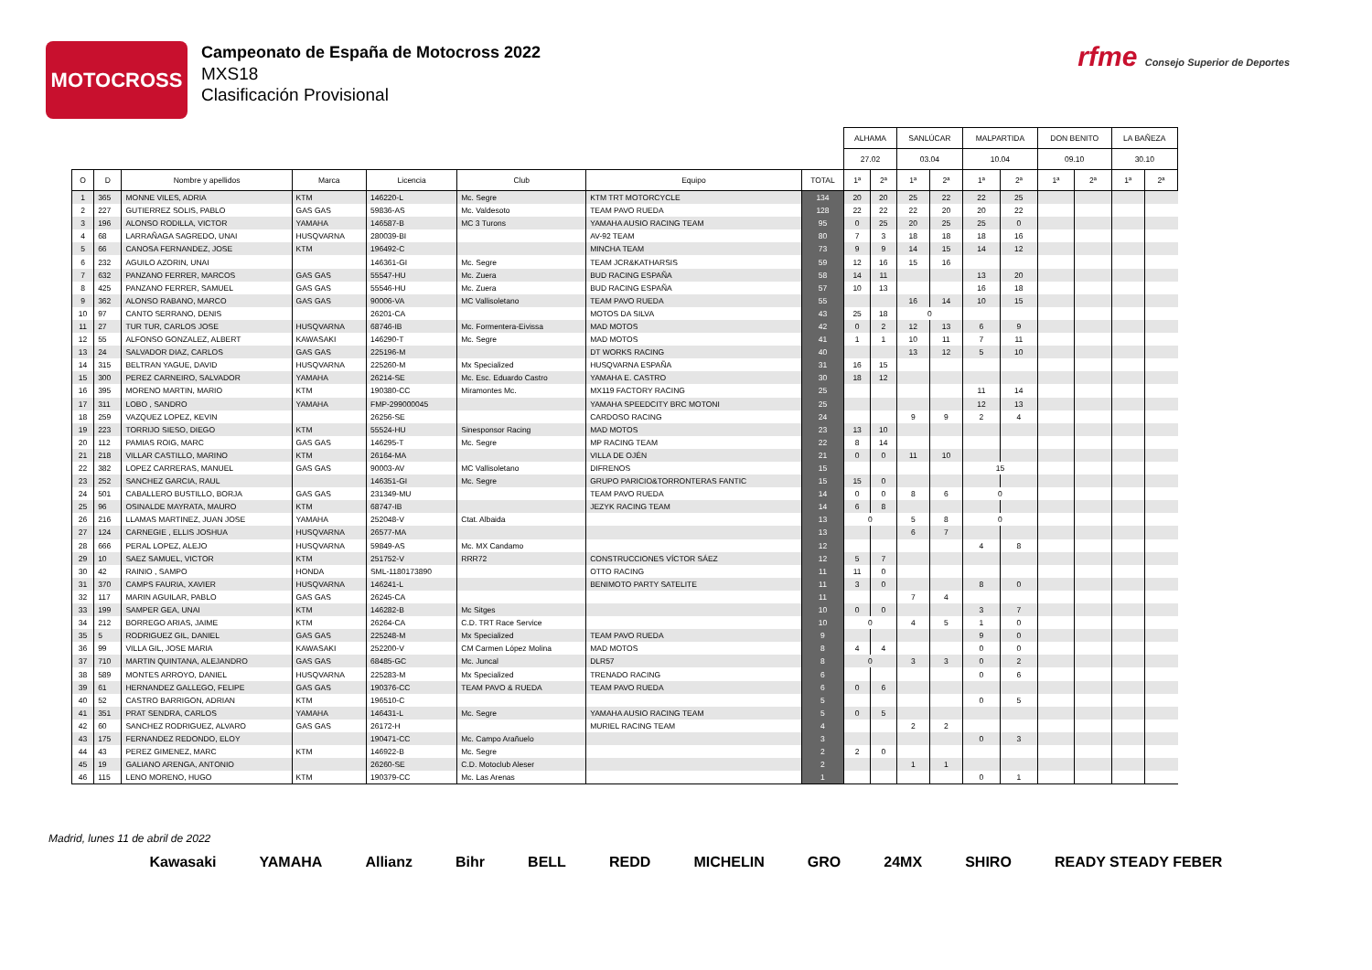MOTOCROSS
Campeonato de España de Motocross 2022
MXS18
Clasificación Provisional
rfme Consejo Superior de Deportes
| | | | | | | | | ALHAMA | | SANLÚCAR | | MALPARTIDA | | DON BENITO | | LA BAÑEZA | |
| --- | --- | --- | --- | --- | --- | --- | --- | --- | --- | --- | --- | --- | --- | --- | --- | --- | --- |
| | | | | | | | | 27.02 | | 03.04 | | 10.04 | | 09.10 | | 30.10 | |
| O | D | Nombre y apellidos | Marca | Licencia | Club | Equipo | TOTAL | 1ª | 2ª | 1ª | 2ª | 1ª | 2ª | 1ª | 2ª | 1ª | 2ª |
| 1 | 365 | MONNE VILES, ADRIA | KTM | 146220-L | Mc. Segre | KTM TRT MOTORCYCLE | 134 | 20 | 20 | 25 | 22 | 22 | 25 | | | | |
| 2 | 227 | GUTIERREZ SOLIS, PABLO | GAS GAS | 59836-AS | Mc. Valdesoto | TEAM PAVO RUEDA | 128 | 22 | 22 | 22 | 20 | 20 | 22 | | | | |
| 3 | 196 | ALONSO RODILLA, VICTOR | YAMAHA | 146587-B | MC 3 Turons | YAMAHA AUSIO RACING TEAM | 95 | 0 | 25 | 20 | 25 | 25 | 0 | | | | |
| 4 | 68 | LARRAÑAGA SAGREDO, UNAI | HUSQVARNA | 280039-BI | | AV-92 TEAM | 80 | 7 | 3 | 18 | 18 | 18 | 16 | | | | |
| 5 | 66 | CANOSA FERNANDEZ, JOSE | KTM | 196492-C | | MINCHA TEAM | 73 | 9 | 9 | 14 | 15 | 14 | 12 | | | | |
| 6 | 232 | AGUILO AZORIN, UNAI | | 146361-GI | Mc. Segre | TEAM JCR&KATHARSIS | 59 | 12 | 16 | 15 | 16 | | | | | | |
| 7 | 632 | PANZANO FERRER, MARCOS | GAS GAS | 55547-HU | Mc. Zuera | BUD RACING ESPAÑA | 58 | 14 | 11 | | | 13 | 20 | | | | |
| 8 | 425 | PANZANO FERRER, SAMUEL | GAS GAS | 55546-HU | Mc. Zuera | BUD RACING ESPAÑA | 57 | 10 | 13 | | | 16 | 18 | | | | |
| 9 | 362 | ALONSO RABANO, MARCO | GAS GAS | 90006-VA | MC Vallisoletano | TEAM PAVO RUEDA | 55 | | | 16 | 14 | 10 | 15 | | | | |
| 10 | 97 | CANTO SERRANO, DENIS | | 26201-CA | | MOTOS DA SILVA | 43 | 25 | 18 | 0 | | | | | | | |
| 11 | 27 | TUR TUR, CARLOS JOSE | HUSQVARNA | 68746-IB | Mc. Formentera-Eivissa | MAD MOTOS | 42 | 0 | 2 | 12 | 13 | 6 | 9 | | | | |
| 12 | 55 | ALFONSO GONZALEZ, ALBERT | KAWASAKI | 146290-T | Mc. Segre | MAD MOTOS | 41 | 1 | 1 | 10 | 11 | 7 | 11 | | | | |
| 13 | 24 | SALVADOR DIAZ, CARLOS | GAS GAS | 225196-M | | DT WORKS RACING | 40 | | | 13 | 12 | 5 | 10 | | | | |
| 14 | 315 | BELTRAN YAGUE, DAVID | HUSQVARNA | 225260-M | Mx Specialized | HUSQVARNA ESPAÑA | 31 | 16 | 15 | | | | | | | | |
| 15 | 300 | PEREZ CARNEIRO, SALVADOR | YAMAHA | 26214-SE | Mc. Esc. Eduardo Castro | YAMAHA E. CASTRO | 30 | 18 | 12 | | | | | | | | |
| 16 | 395 | MORENO MARTIN, MARIO | KTM | 190380-CC | Miramontes Mc. | MX119 FACTORY RACING | 25 | | | | | 11 | 14 | | | | |
| 17 | 311 | LOBO , SANDRO | YAMAHA | FMP-299000045 | | YAMAHA SPEEDCITY BRC MOTONI | 25 | | | | | 12 | 13 | | | | |
| 18 | 259 | VAZQUEZ LOPEZ, KEVIN | | 26256-SE | | CARDOSO RACING | 24 | | | 9 | 9 | 2 | 4 | | | | |
| 19 | 223 | TORRIJO SIESO, DIEGO | KTM | 55524-HU | Sinesponsor Racing | MAD MOTOS | 23 | 13 | 10 | | | | | | | | |
| 20 | 112 | PAMIAS ROIG, MARC | GAS GAS | 146295-T | Mc. Segre | MP RACING TEAM | 22 | 8 | 14 | | | | | | | | |
| 21 | 218 | VILLAR CASTILLO, MARINO | KTM | 26164-MA | | VILLA DE OJÉN | 21 | 0 | 0 | 11 | 10 | | | | | | |
| 22 | 382 | LOPEZ CARRERAS, MANUEL | GAS GAS | 90003-AV | MC Vallisoletano | DIFRENOS | 15 | | | | | 15 | | | | | |
| 23 | 252 | SANCHEZ GARCIA, RAUL | | 146351-GI | Mc. Segre | GRUPO PARICIO&TORRONTERAS FANTIC | 15 | 15 | 0 | | | | | | | | |
| 24 | 501 | CABALLERO BUSTILLO, BORJA | GAS GAS | 231349-MU | | TEAM PAVO RUEDA | 14 | 0 | 0 | 8 | 6 | 0 | | | | | |
| 25 | 96 | OSINALDE MAYRATA, MAURO | KTM | 68747-IB | | JEZYK RACING TEAM | 14 | 6 | 8 | | | | | | | | |
| 26 | 216 | LLAMAS MARTINEZ, JUAN JOSE | YAMAHA | 252048-V | Ctat. Albaida | | 13 | 0 | | 5 | 8 | 0 | | | | | |
| 27 | 124 | CARNEGIE , ELLIS JOSHUA | HUSQVARNA | 26577-MA | | | 13 | | | 6 | 7 | | | | | | |
| 28 | 666 | PERAL LOPEZ, ALEJO | HUSQVARNA | 59849-AS | Mc. MX Candamo | | 12 | | | | | 4 | 8 | | | | |
| 29 | 10 | SAEZ SAMUEL, VICTOR | KTM | 251752-V | RRR72 | CONSTRUCCIONES VÍCTOR SÁEZ | 12 | 5 | 7 | | | | | | | | |
| 30 | 42 | RAINIO , SAMPO | HONDA | SML-1180173890 | | OTTO RACING | 11 | 11 | 0 | | | | | | | | |
| 31 | 370 | CAMPS FAURIA, XAVIER | HUSQVARNA | 146241-L | | BENIMOTO PARTY SATELITE | 11 | 3 | 0 | | | 8 | 0 | | | | |
| 32 | 117 | MARIN AGUILAR, PABLO | GAS GAS | 26245-CA | | | 11 | | | 7 | 4 | | | | | | |
| 33 | 199 | SAMPER GEA, UNAI | KTM | 146282-B | Mc Sitges | | 10 | 0 | 0 | | | 3 | 7 | | | | |
| 34 | 212 | BORREGO ARIAS, JAIME | KTM | 26264-CA | C.D. TRT Race Service | | 10 | 0 | | 4 | 5 | 1 | 0 | | | | |
| 35 | 5 | RODRIGUEZ GIL, DANIEL | GAS GAS | 225248-M | Mx Specialized | TEAM PAVO RUEDA | 9 | | | | | 9 | 0 | | | | |
| 36 | 99 | VILLA GIL, JOSE MARIA | KAWASAKI | 252200-V | CM Carmen López Molina | MAD MOTOS | 8 | 4 | 4 | | | 0 | 0 | | | | |
| 37 | 710 | MARTIN QUINTANA, ALEJANDRO | GAS GAS | 68485-GC | Mc. Juncal | DLR57 | 8 | 0 | | 3 | 3 | 0 | 2 | | | | |
| 38 | 589 | MONTES ARROYO, DANIEL | HUSQVARNA | 225283-M | Mx Specialized | TRENADO RACING | 6 | | | | | 0 | 6 | | | | |
| 39 | 61 | HERNANDEZ GALLEGO, FELIPE | GAS GAS | 190376-CC | TEAM PAVO & RUEDA | TEAM PAVO RUEDA | 6 | 0 | 6 | | | | | | | | |
| 40 | 52 | CASTRO BARRIGON, ADRIAN | KTM | 196510-C | | | 5 | | | | | 0 | 5 | | | | |
| 41 | 351 | PRAT SENDRA, CARLOS | YAMAHA | 146431-L | Mc. Segre | YAMAHA AUSIO RACING TEAM | 5 | 0 | 5 | | | | | | | | |
| 42 | 60 | SANCHEZ RODRIGUEZ, ALVARO | GAS GAS | 26172-H | | MURIEL RACING TEAM | 4 | | | 2 | 2 | | | | | | |
| 43 | 175 | FERNANDEZ REDONDO, ELOY | | 190471-CC | Mc. Campo Arañuelo | | 3 | | | | | 0 | 3 | | | | |
| 44 | 43 | PEREZ GIMENEZ, MARC | KTM | 146922-B | Mc. Segre | | 2 | 2 | 0 | | | | | | | | |
| 45 | 19 | GALIANO ARENGA, ANTONIO | | 26260-SE | C.D. Motoclub Aleser | | 2 | | | 1 | 1 | | | | | | |
| 46 | 115 | LENO MORENO, HUGO | KTM | 190379-CC | Mc. Las Arenas | | 1 | | | | | 0 | 1 | | | | |
Madrid, lunes 11 de abril de 2022
Kawasaki YAMAHA Allianz Bihr BELL REDD MICHELIN GRO 24MX SHIRO READY STEADY FEBER